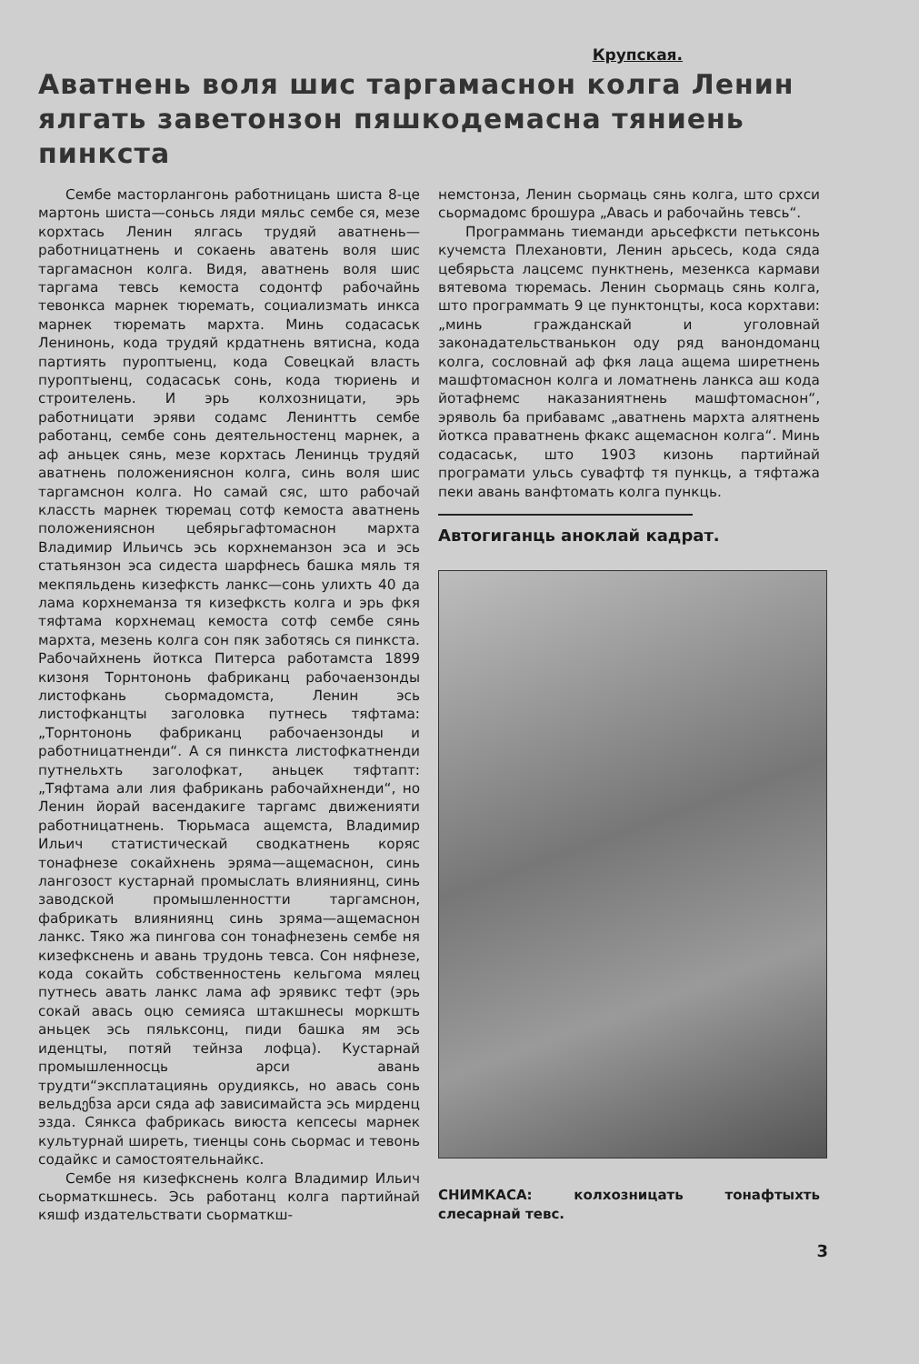Крупская.
Аватнень воля шис таргамаснон колга Ленин ялгать заветонзон пяшкодемасна тяниень пинкста
Сембе масторлангонь работницань шиста 8-це мартонь шиста—соньсь ляди мяльс сембе ся, мезе корхтась Ленин ялгась трудяй аватнень—работницатнень и сокаень аватень воля шис таргамаснон колга. Видя, аватнень воля шис таргама тевсь кемоста содонтф рабочайнь тевонкса марнек тюремать, социализмать инкса марнек тюремать мархта. Минь содасаськ Ленинонь, кода трудяй крдатнень вятисна, кода партиять пуроптыенц, кода Совецкай власть пуроптыенц, содасаськ сонь, кода тюриень и строителень. И эрь колхозницати, эрь работницати эряви содамс Ленинтть сембе работанц, сембе сонь деятельностенц марнек, а аф аньцек сянь, мезе корхтась Ленинць трудяй аватнень положенияснон колга, синь воля шис таргамснон колга. Но самай сяс, што рабочай классть марнек тюремац сотф кемоста аватнень положенияснон цебярьгафтомаснон мархта Владимир Ильичсь эсь корхнеманзон эса и эсь статьянзон эса сидеста шарфнесь башка мяль тя мекпяльдень кизефксть ланкс—сонь улихть 40 да лама корхнеманза тя кизефксть колга и эрь фкя тяфтама корхнемац кемоста сотф сембе сянь мархта, мезень колга сон пяк заботясь ся пинкста. Рабочайхнень йоткса Питерса работамста 1899 кизоня Торнтононь фабриканц рабочаензонды листофкань сьормадомста, Ленин эсь листофканцты заголовка путнесь тяфтама: „Торнтононь фабриканц рабочаензонды и работницатненди“. А ся пинкста листофкатненди путнельхть заголофкат, аньцек тяфтапт: „Тяфтама али лия фабрикань рабочайхненди“, но Ленин йорай васендакиге таргамс движенияти работницатнень. Тюрьмаса ащемста, Владимир Ильич статистическай сводкатнень коряс тонафнезе сокайхнень эряма—ащемаснон, синь лангозост кустарнай промыслать влияниянц, синь заводской промышленностти таргамснон, фабрикать влияниянц синь зряма—ащемаснон ланкс. Тяко жа пингова сон тонафнезень сембе ня кизефкснень и авань трудонь тевса. Сон няфнезе, кода сокайть собственностень кельгома мялец путнесь авать ланкс лама аф эрявикс тефт (эрь сокай авась оцю семияса штакшнесы моркшть аньцек эсь пяльксонц, пиди башка ям эсь иденцты, потяй тейнза лофца). Кустарнай промышленносць арси авань трудти“эксплатациянь орудияксь, но авась сонь вельдენза арси сяда аф зависимайста эсь мирденц эзда. Сянкса фабрикась виюста кепсесы марнек культурнай ширеть, тиенцы сонь сьормас и тевонь содайкс и самостоятельнайкс.
Сембе ня кизефкснень колга Владимир Ильич сьорматкшнесь. Эсь работанц колга партийнай кяшф издательствати сьорматкш-
немстонза, Ленин сьормаць сянь колга, што срхси сьормадомс брошура „Авась и рабочайнь тевсь“.
Программань тиеманди арьсефксти петьксонь кучемста Плехановти, Ленин арьсесь, кода сяда цебярьста лацсемс пунктнень, мезенкса кармави вятевома тюремась. Ленин сьормаць сянь колга, што программать 9 це пунктонцты, коса корхтави: „минь гражданскай и уголовнай законадательстванькон оду ряд ванондоманц колга, сословнай аф фкя лаца ащема ширетнень машфтомаснон колга и ломатнень ланкса аш кода йотафнемс наказаниятнень машфтомаснон“, эряволь ба прибавамс „аватнень мархта алятнень йоткса праватнень фкакс ащемаснон колга“. Минь содасаськ, што 1903 кизонь партийнай програмати ульсь сувафтф тя пункць, а тяфтажа пеки авань ванфтомать колга пункць.
Автогиганць аноклай кадрат.
СНИМКАСА: колхозницать тонафтыхть слесарнай тевс.
3